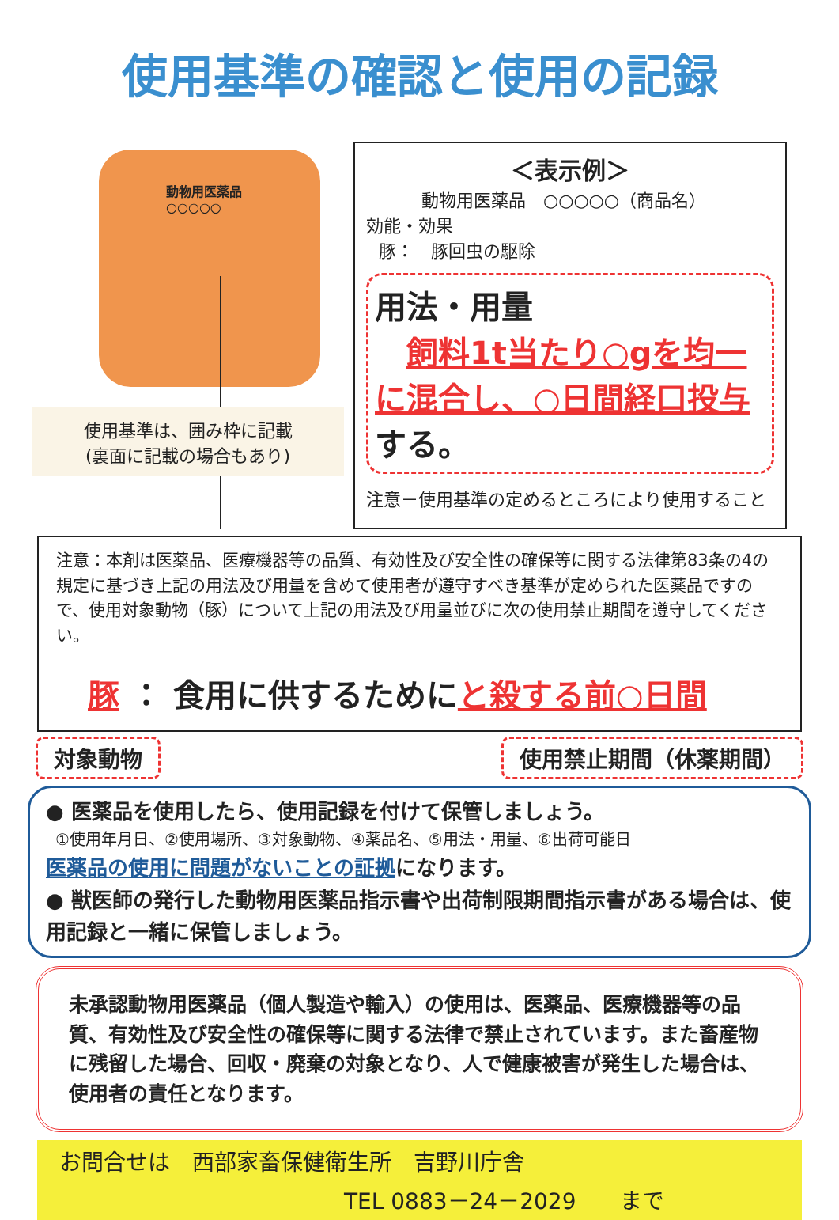使用基準の確認と使用の記録
動物用医薬品
○○○○○
使用基準は、囲み枠に記載
(裏面に記載の場合もあり)
＜表示例＞
動物用医薬品　○○○○○（商品名）
効能・効果
豚：　豚回虫の駆除
用法・用量
　飼料1t当たり○gを均一に混合し、○日間経口投与する。
注意－使用基準の定めるところにより使用すること
注意：本剤は医薬品、医療機器等の品質、有効性及び安全性の確保等に関する法律第83条の4の規定に基づき上記の用法及び用量を含めて使用者が遵守すべき基準が定められた医薬品ですので、使用対象動物（豚）について上記の用法及び用量並びに次の使用禁止期間を遵守してください。
　豚 ： 食用に供するためにと殺する前○日間
対象動物 使用禁止期間（休薬期間）
● 医薬品を使用したら、使用記録を付けて保管しましょう。
①使用年月日、②使用場所、③対象動物、④薬品名、⑤用法・用量、⑥出荷可能日
医薬品の使用に問題がないことの証拠になります。
● 獣医師の発行した動物用医薬品指示書や出荷制限期間指示書がある場合は、使用記録と一緒に保管しましょう。
未承認動物用医薬品（個人製造や輸入）の使用は、医薬品、医療機器等の品質、有効性及び安全性の確保等に関する法律で禁止されています。また畜産物に残留した場合、回収・廃棄の対象となり、人で健康被害が発生した場合は、使用者の責任となります。
お問合せは　西部家畜保健衛生所　吉野川庁舎
TEL 0883－24－2029　　まで